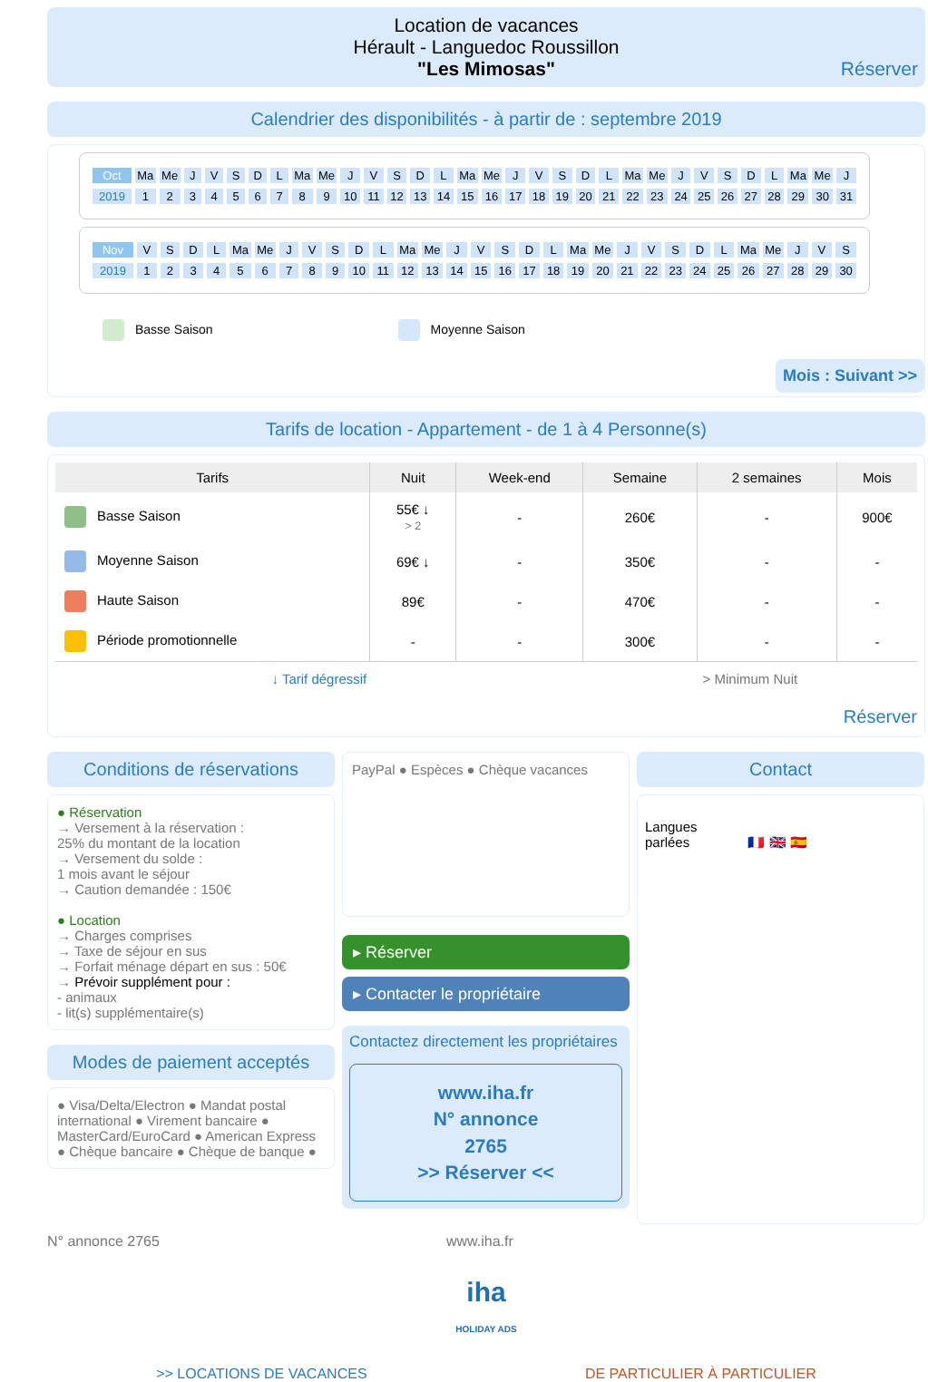Location de vacances
Hérault - Languedoc Roussillon
"Les Mimosas"
Réserver
Calendrier des disponibilités - à partir de : septembre 2019
| Oct | Ma | Me | J | V | S | D | L | Ma | Me | J | V | S | D | L | Ma | Me | J | V | S | D | L | Ma | Me | J | V | S | D | L | Ma | Me | J |
| 2019 | 1 | 2 | 3 | 4 | 5 | 6 | 7 | 8 | 9 | 10 | 11 | 12 | 13 | 14 | 15 | 16 | 17 | 18 | 19 | 20 | 21 | 22 | 23 | 24 | 25 | 26 | 27 | 28 | 29 | 30 | 31 |
| Nov | V | S | D | L | Ma | Me | J | V | S | D | L | Ma | Me | J | V | S | D | L | Ma | Me | J | V | S | D | L | Ma | Me | J | V | S |
| 2019 | 1 | 2 | 3 | 4 | 5 | 6 | 7 | 8 | 9 | 10 | 11 | 12 | 13 | 14 | 15 | 16 | 17 | 18 | 19 | 20 | 21 | 22 | 23 | 24 | 25 | 26 | 27 | 28 | 29 | 30 |
Basse Saison Moyenne Saison
Mois : Suivant >>
Tarifs de location - Appartement - de 1 à 4 Personne(s)
| Tarifs | Nuit | Week-end | Semaine | 2 semaines | Mois |
| --- | --- | --- | --- | --- | --- |
| Basse Saison | 55€ ↓ > 2 | - | 260€ | - | 900€ |
| Moyenne Saison | 69€ ↓ | - | 350€ | - | - |
| Haute Saison | 89€ | - | 470€ | - | - |
| Période promotionnelle | - | - | 300€ | - | - |
| ↓ Tarif dégressif | | | > Minimum Nuit | | |
Réserver
Conditions de réservations
● Réservation
→ Versement à la réservation :
25% du montant de la location
→ Versement du solde :
1 mois avant le séjour
→ Caution demandée : 150€
● Location
→ Charges comprises
→ Taxe de séjour en sus
→ Forfait ménage départ en sus : 50€
→ Prévoir supplément pour :
- animaux
- lit(s) supplémentaire(s)
Modes de paiement acceptés
● Visa/Delta/Electron ● Mandat postal international ● Virement bancaire ● MasterCard/EuroCard ● American Express ● Chèque bancaire ● Chèque de banque ●
PayPal ● Espèces ● Chèque vacances
▸ Réserver
▸ Contacter le propriétaire
Contactez directement les propriétaires
www.iha.fr
N° annonce
2765
>> Réserver <<
Contact
Langues
parlées 🇫🇷 🇬🇧 🇪🇸
N° annonce 2765 www.iha.fr
iha
HOLIDAY ADS
>> LOCATIONS DE VACANCES DE PARTICULIER À PARTICULIER